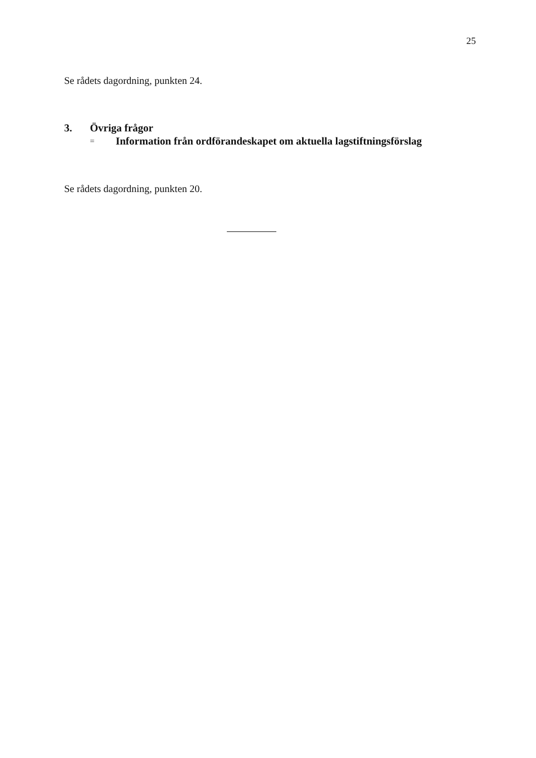25
Se rådets dagordning, punkten 24.
3. Övriga frågor
= Information från ordförandeskapet om aktuella lagstiftningsförslag
Se rådets dagordning, punkten 20.